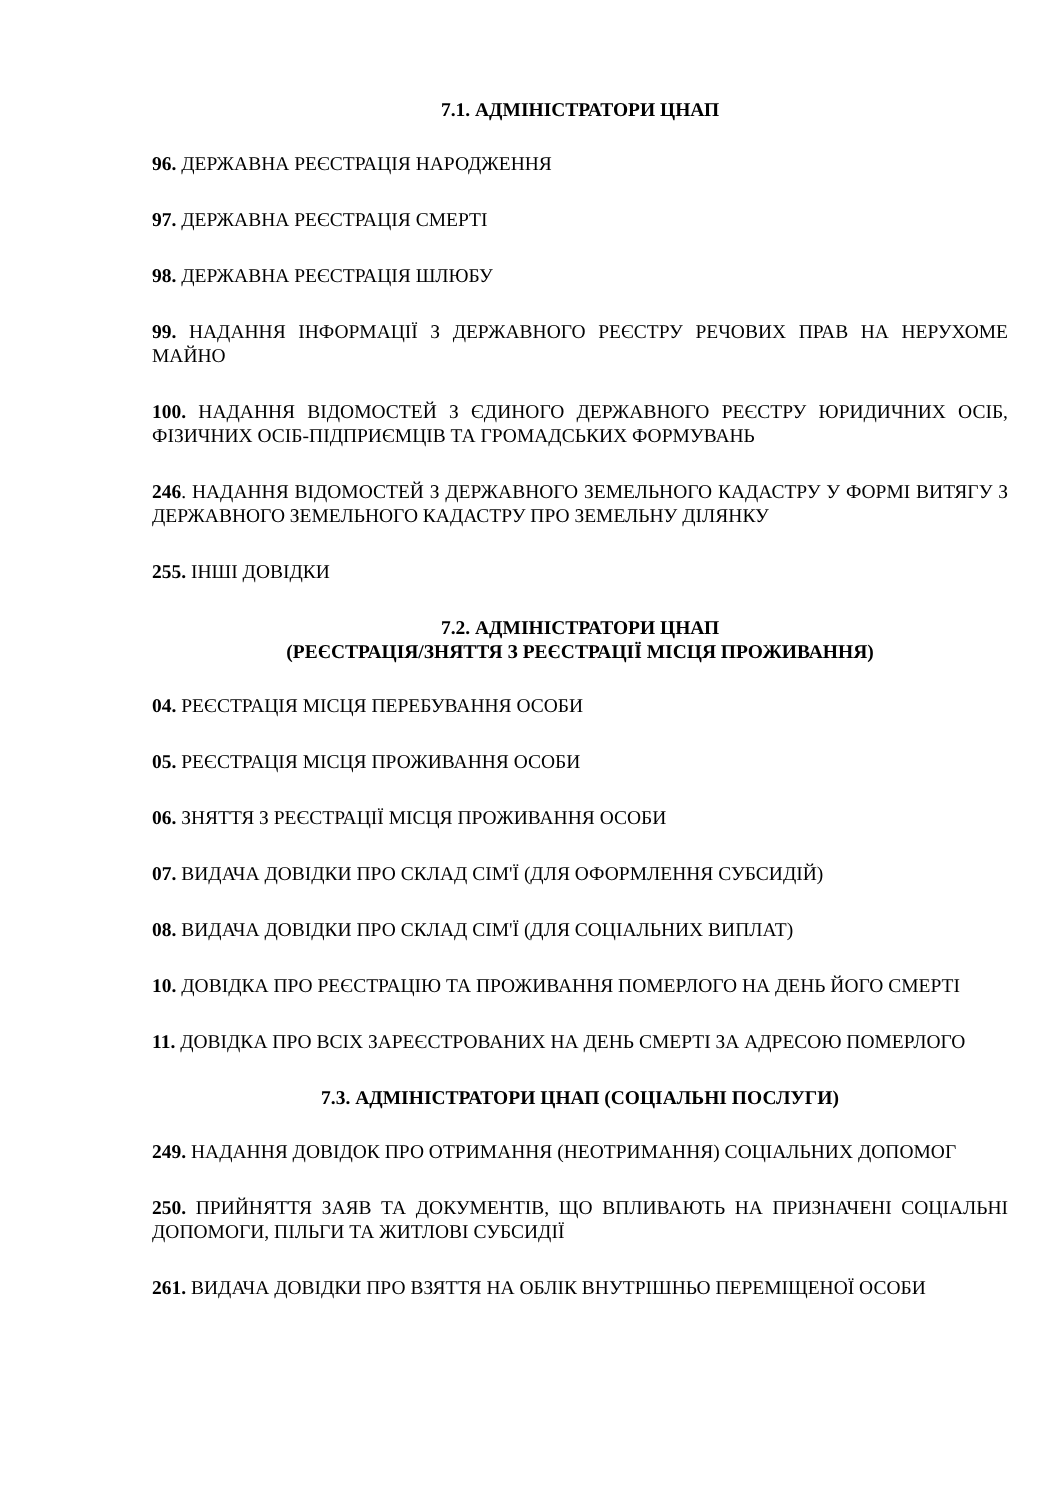7.1. АДМІНІСТРАТОРИ ЦНАП
96. ДЕРЖАВНА РЕЄСТРАЦІЯ НАРОДЖЕННЯ
97. ДЕРЖАВНА РЕЄСТРАЦІЯ СМЕРТІ
98. ДЕРЖАВНА РЕЄСТРАЦІЯ ШЛЮБУ
99. НАДАННЯ ІНФОРМАЦІЇ З ДЕРЖАВНОГО РЕЄСТРУ РЕЧОВИХ ПРАВ НА НЕРУХОМЕ МАЙНО
100. НАДАННЯ ВІДОМОСТЕЙ З ЄДИНОГО ДЕРЖАВНОГО РЕЄСТРУ ЮРИДИЧНИХ ОСІБ, ФІЗИЧНИХ ОСІБ-ПІДПРИЄМЦІВ ТА ГРОМАДСЬКИХ ФОРМУВАНЬ
246. НАДАННЯ ВІДОМОСТЕЙ З ДЕРЖАВНОГО ЗЕМЕЛЬНОГО КАДАСТРУ У ФОРМІ ВИТЯГУ З ДЕРЖАВНОГО ЗЕМЕЛЬНОГО КАДАСТРУ ПРО ЗЕМЕЛЬНУ ДІЛЯНКУ
255. ІНШІ ДОВІДКИ
7.2. АДМІНІСТРАТОРИ ЦНАП
(РЕЄСТРАЦІЯ/ЗНЯТТЯ З РЕЄСТРАЦІЇ МІСЦЯ ПРОЖИВАННЯ)
04. РЕЄСТРАЦІЯ МІСЦЯ ПЕРЕБУВАННЯ ОСОБИ
05. РЕЄСТРАЦІЯ МІСЦЯ ПРОЖИВАННЯ ОСОБИ
06. ЗНЯТТЯ З РЕЄСТРАЦІЇ МІСЦЯ ПРОЖИВАННЯ ОСОБИ
07. ВИДАЧА ДОВІДКИ ПРО СКЛАД СІМ'Ї (ДЛЯ ОФОРМЛЕННЯ СУБСИДІЙ)
08. ВИДАЧА ДОВІДКИ ПРО СКЛАД СІМ'Ї (ДЛЯ СОЦІАЛЬНИХ ВИПЛАТ)
10. ДОВІДКА ПРО РЕЄСТРАЦІЮ ТА ПРОЖИВАННЯ ПОМЕРЛОГО НА ДЕНЬ ЙОГО СМЕРТІ
11. ДОВІДКА ПРО ВСІХ ЗАРЕЄСТРОВАНИХ НА ДЕНЬ СМЕРТІ ЗА АДРЕСОЮ ПОМЕРЛОГО
7.3. АДМІНІСТРАТОРИ ЦНАП (СОЦІАЛЬНІ ПОСЛУГИ)
249. НАДАННЯ ДОВІДОК ПРО ОТРИМАННЯ (НЕОТРИМАННЯ) СОЦІАЛЬНИХ ДОПОМОГ
250. ПРИЙНЯТТЯ ЗАЯВ ТА ДОКУМЕНТІВ, ЩО ВПЛИВАЮТЬ НА ПРИЗНАЧЕНІ СОЦІАЛЬНІ ДОПОМОГИ, ПІЛЬГИ ТА ЖИТЛОВІ СУБСИДІЇ
261. ВИДАЧА ДОВІДКИ ПРО ВЗЯТТЯ НА ОБЛІК ВНУТРІШНЬО ПЕРЕМІЩЕНОЇ ОСОБИ